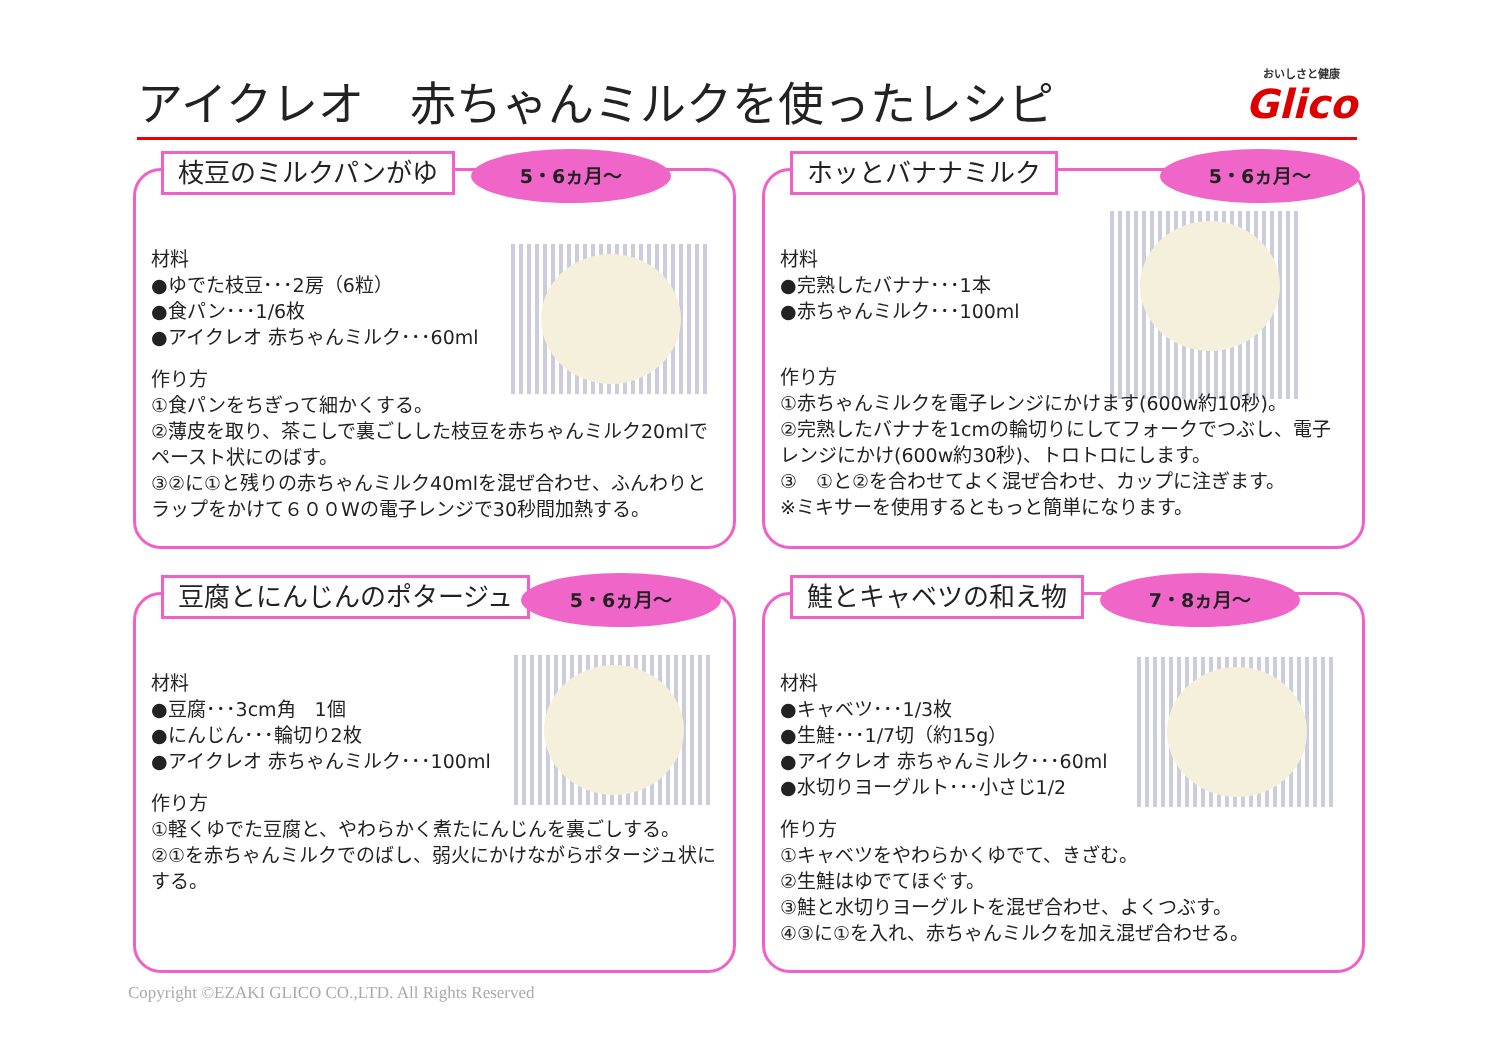アイクレオ　赤ちゃんミルクを使ったレシピ
おいしさと健康
Glico
枝豆のミルクパンがゆ 5・6ヵ月～
材料
●ゆでた枝豆･･･2房（6粒）
●食パン･･･1/6枚
●アイクレオ 赤ちゃんミルク･･･60ml
作り方
①食パンをちぎって細かくする。
②薄皮を取り、茶こしで裏ごしした枝豆を赤ちゃんミルク20mlでペースト状にのばす。
③②に①と残りの赤ちゃんミルク40mlを混ぜ合わせ、ふんわりとラップをかけて６００Wの電子レンジで30秒間加熱する。
ホッとバナナミルク 5・6ヵ月～
材料
●完熟したバナナ･･･1本
●赤ちゃんミルク･･･100ml
作り方
①赤ちゃんミルクを電子レンジにかけます(600w約10秒)。
②完熟したバナナを1cmの輪切りにしてフォークでつぶし、電子レンジにかけ(600w約30秒)、トロトロにします。
③　①と②を合わせてよく混ぜ合わせ、カップに注ぎます。
※ミキサーを使用するともっと簡単になります。
豆腐とにんじんのポタージュ 5・6ヵ月～
材料
●豆腐･･･3cm角　1個
●にんじん･･･輪切り2枚
●アイクレオ 赤ちゃんミルク･･･100ml
作り方
①軽くゆでた豆腐と、やわらかく煮たにんじんを裏ごしする。
②①を赤ちゃんミルクでのばし、弱火にかけながらポタージュ状にする。
鮭とキャベツの和え物 7・8ヵ月～
材料
●キャベツ･･･1/3枚
●生鮭･･･1/7切（約15g）
●アイクレオ 赤ちゃんミルク･･･60ml
●水切りヨーグルト･･･小さじ1/2
作り方
①キャベツをやわらかくゆでて、きざむ。
②生鮭はゆでてほぐす。
③鮭と水切りヨーグルトを混ぜ合わせ、よくつぶす。
④③に①を入れ、赤ちゃんミルクを加え混ぜ合わせる。
Copyright ©EZAKI GLICO CO.,LTD. All Rights Reserved